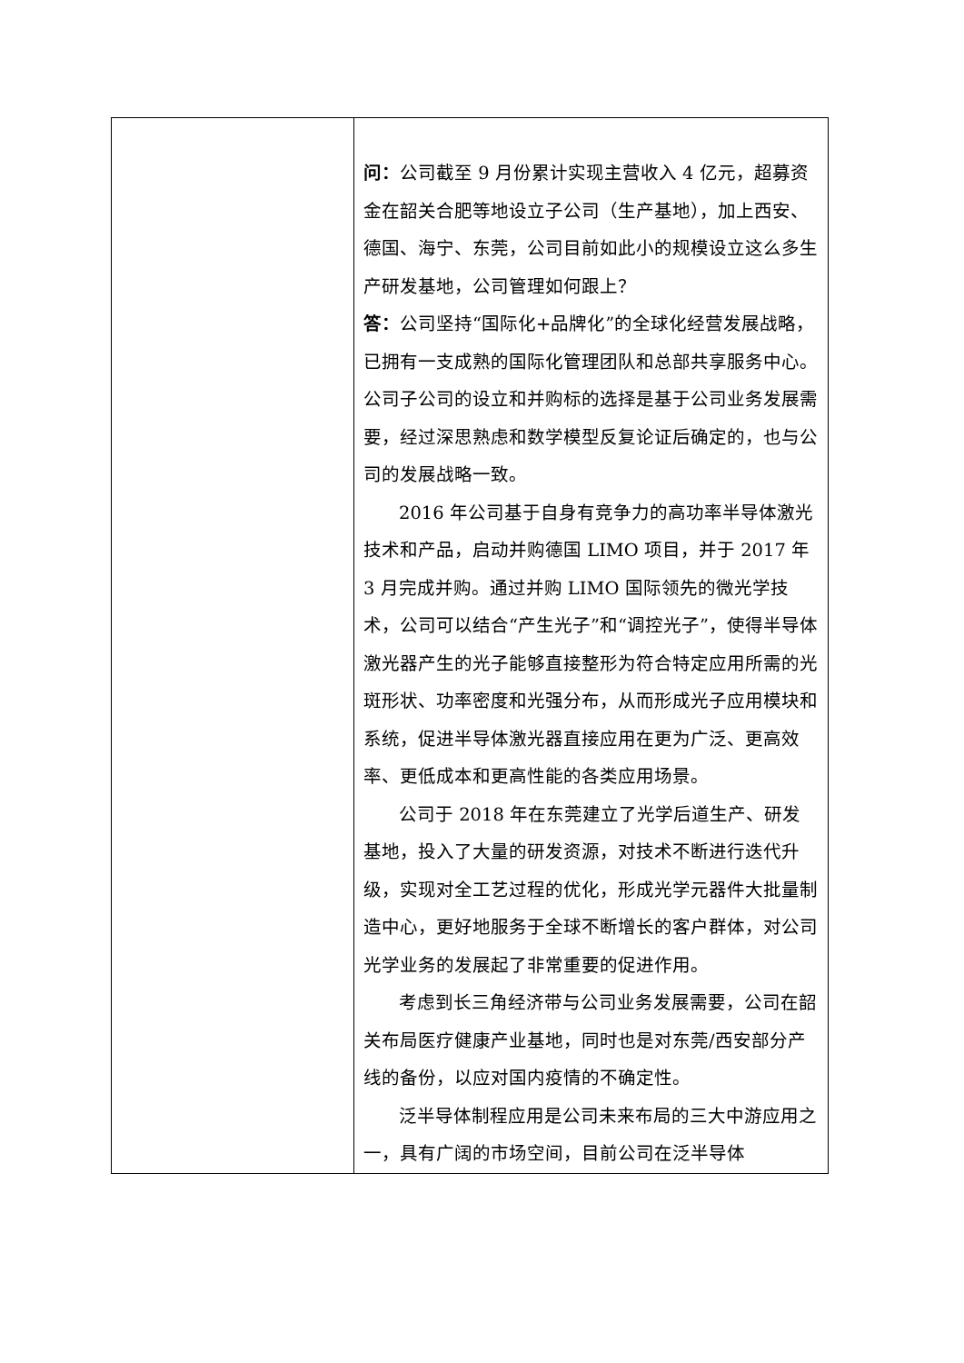| | 问： 公司截至 9 月份累计实现主营收入 4 亿元，超募资金在韶关合肥等地设立子公司（生产基地），加上西安、德国、海宁、东莞，公司目前如此小的规模设立这么多生产研发基地，公司管理如何跟上？ 答： 公司坚持“国际化+品牌化”的全球化经营发展战略，已拥有一支成熟的国际化管理团队和总部共享服务中心。公司子公司的设立和并购标的选择是基于公司业务发展需要，经过深思熟虑和数学模型反复论证后确定的，也与公司的发展战略一致。 2016 年公司基于自身有竞争力的高功率半导体激光技术和产品，启动并购德国 LIMO 项目，并于 2017 年 3 月完成并购。通过并购 LIMO 国际领先的微光学技术，公司可以结合“产生光子”和“调控光子”，使得半导体激光器产生的光子能够直接整形为符合特定应用所需的光斑形状、功率密度和光强分布，从而形成光子应用模块和系统，促进半导体激光器直接应用在更为广泛、更高效率、更低成本和更高性能的各类应用场景。 公司于 2018 年在东莞建立了光学后道生产、研发基地，投入了大量的研发资源，对技术不断进行迭代升级，实现对全工艺过程的优化，形成光学元器件大批量制造中心，更好地服务于全球不断增长的客户群体，对公司光学业务的发展起了非常重要的促进作用。 考虑到长三角经济带与公司业务发展需要，公司在韶关布局医疗健康产业基地，同时也是对东莞/西安部分产线的备份，以应对国内疫情的不确定性。 泛半导体制程应用是公司未来布局的三大中游应用之一，具有广阔的市场空间，目前公司在泛半导体 |